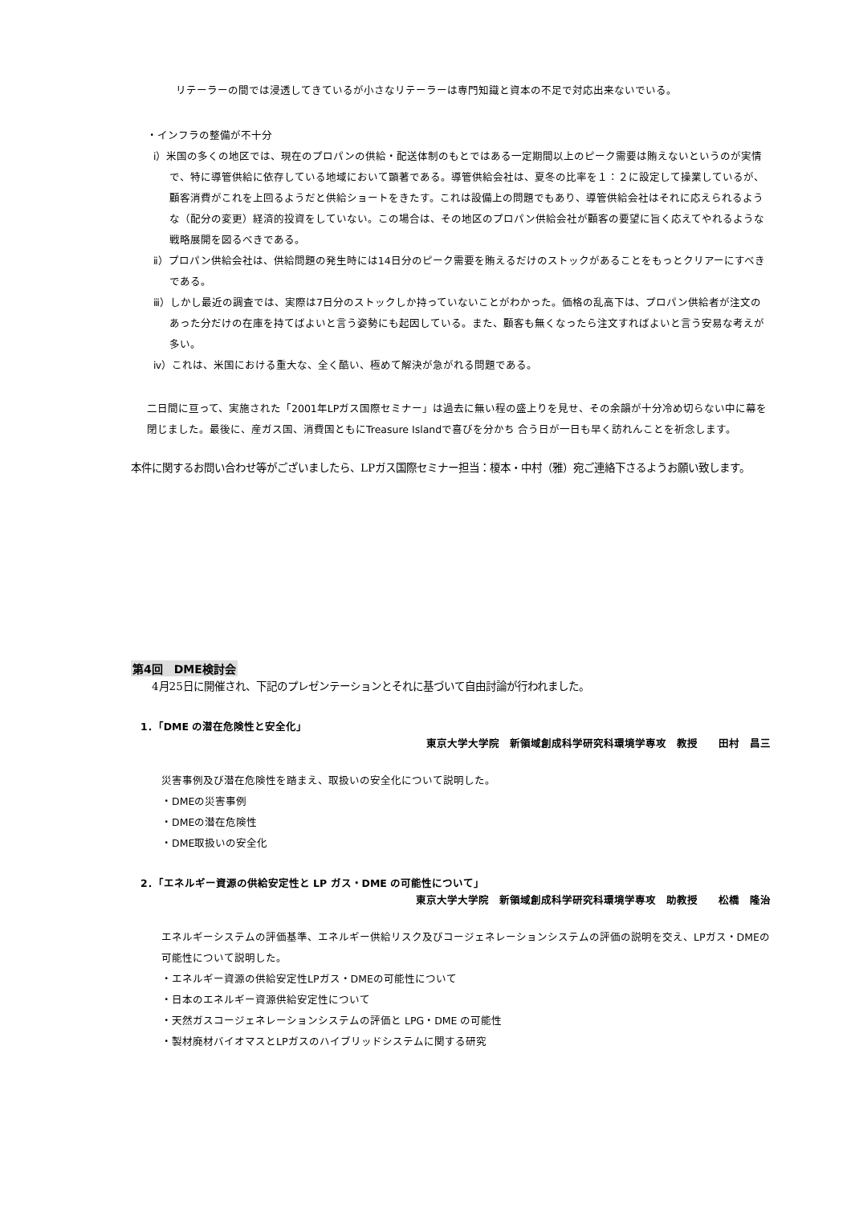リテーラーの間では浸透してきているが小さなリテーラーは専門知識と資本の不足で対応出来ないでいる。
・インフラの整備が不十分
ⅰ）米国の多くの地区では、現在のプロパンの供給・配送体制のもとではある一定期間以上のピーク需要は賄えないというのが実情で、特に導管供給に依存している地域において顕著である。導管供給会社は、夏冬の比率を１：２に設定して操業しているが、顧客消費がこれを上回るようだと供給ショートをきたす。これは設備上の問題でもあり、導管供給会社はそれに応えられるような（配分の変更）経済的投資をしていない。この場合は、その地区のプロパン供給会社が顧客の要望に旨く応えてやれるような戦略展開を図るべきである。
ⅱ）プロパン供給会社は、供給問題の発生時には14日分のピーク需要を賄えるだけのストックがあることをもっとクリアーにすべきである。
ⅲ）しかし最近の調査では、実際は7日分のストックしか持っていないことがわかった。価格の乱高下は、プロパン供給者が注文のあった分だけの在庫を持てばよいと言う姿勢にも起因している。また、顧客も無くなったら注文すればよいと言う安易な考えが多い。
ⅳ）これは、米国における重大な、全く酷い、極めて解決が急がれる問題である。
二日間に亘って、実施された「2001年LPガス国際セミナー」は過去に無い程の盛上りを見せ、その余韻が十分冷め切らない中に幕を閉じました。最後に、産ガス国、消費国ともにTreasure Islandで喜びを分かち 合う日が一日も早く訪れんことを祈念します。
本件に関するお問い合わせ等がございましたら、LPガス国際セミナー担当：榎本・中村（雅）宛ご連絡下さるようお願い致します。
第4回　DME検討会
4月25日に開催され、下記のプレゼンテーションとそれに基づいて自由討論が行われました。
1．「DME の潜在危険性と安全化」
東京大学大学院　新領域創成科学研究科環境学専攻　教授　　田村　昌三
災害事例及び潜在危険性を踏まえ、取扱いの安全化について説明した。
・DMEの災害事例
・DMEの潜在危険性
・DME取扱いの安全化
2．「エネルギー資源の供給安定性と LP ガス・DME の可能性について」
東京大学大学院　新領域創成科学研究科環境学専攻　助教授　　松橋　隆治
エネルギーシステムの評価基準、エネルギー供給リスク及びコージェネレーションシステムの評価の説明を交え、LPガス・DMEの可能性について説明した。
・エネルギー資源の供給安定性LPガス・DMEの可能性について
・日本のエネルギー資源供給安定性について
・天然ガスコージェネレーションシステムの評価と LPG・DME の可能性
・製材廃材バイオマスとLPガスのハイブリッドシステムに関する研究